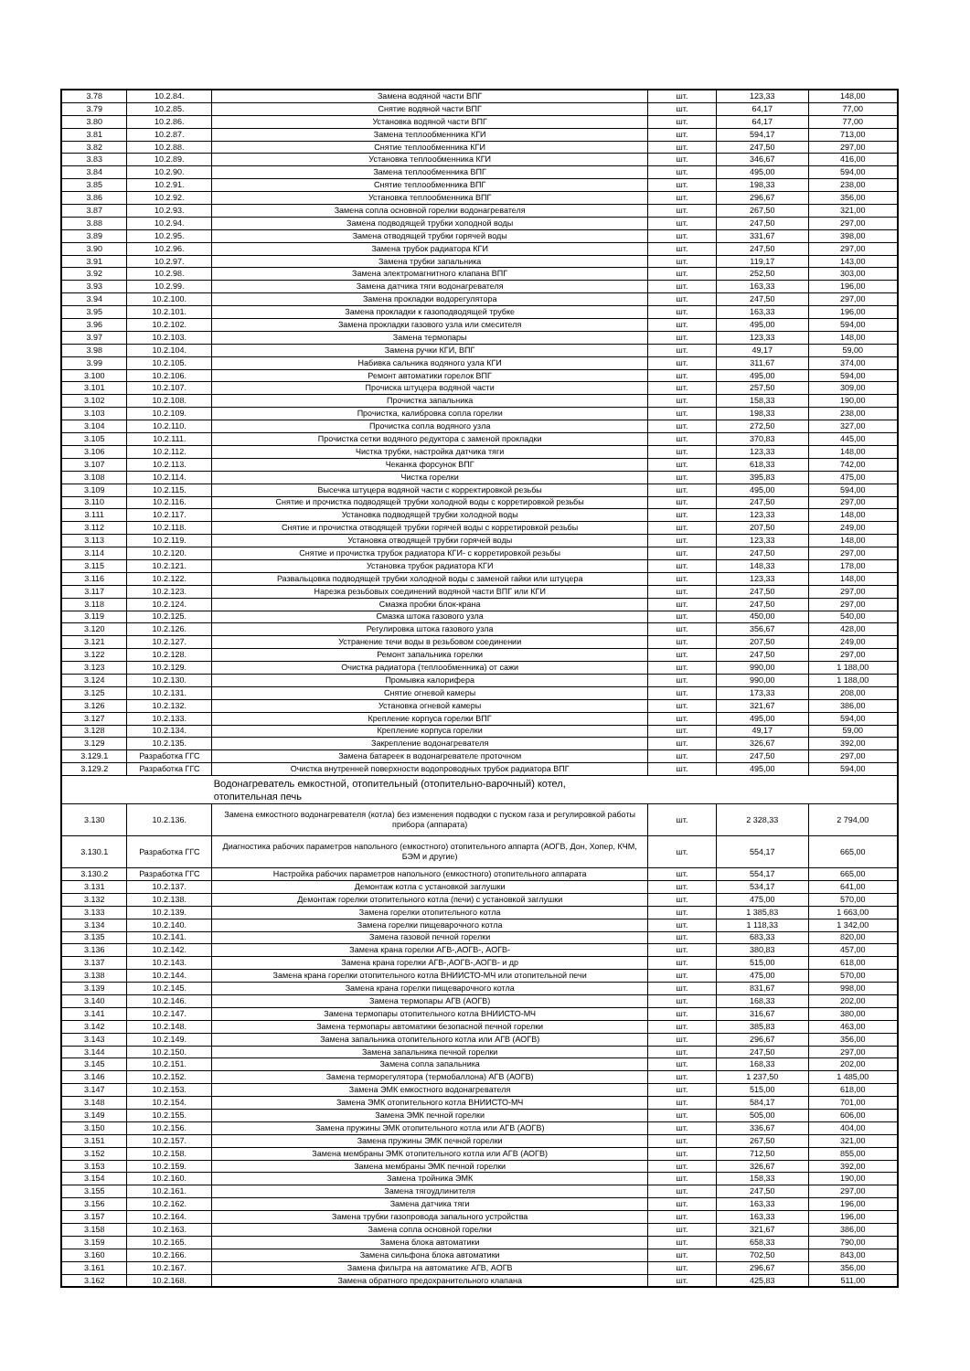| 3.78 | 10.2.84. | Замена водяной части ВПГ | шт. | 123,33 | 148,00 |
| 3.79 | 10.2.85. | Снятие водяной части ВПГ | шт. | 64,17 | 77,00 |
| 3.80 | 10.2.86. | Установка водяной части ВПГ | шт. | 64,17 | 77,00 |
| 3.81 | 10.2.87. | Замена теплообменника КГИ | шт. | 594,17 | 713,00 |
| 3.82 | 10.2.88. | Снятие теплообменника КГИ | шт. | 247,50 | 297,00 |
| 3.83 | 10.2.89. | Установка теплообменника КГИ | шт. | 346,67 | 416,00 |
| 3.84 | 10.2.90. | Замена теплообменника ВПГ | шт. | 495,00 | 594,00 |
| 3.85 | 10.2.91. | Снятие теплообменника ВПГ | шт. | 198,33 | 238,00 |
| 3.86 | 10.2.92. | Установка теплообменника ВПГ | шт. | 296,67 | 356,00 |
| 3.87 | 10.2.93. | Замена сопла основной горелки водонагревателя | шт. | 267,50 | 321,00 |
| 3.88 | 10.2.94. | Замена подводящей трубки холодной воды | шт. | 247,50 | 297,00 |
| 3.89 | 10.2.95. | Замена отводящей трубки горячей воды | шт. | 331,67 | 398,00 |
| 3.90 | 10.2.96. | Замена трубок радиатора КГИ | шт. | 247,50 | 297,00 |
| 3.91 | 10.2.97. | Замена трубки запальника | шт. | 119,17 | 143,00 |
| 3.92 | 10.2.98. | Замена электромагнитного клапана ВПГ | шт. | 252,50 | 303,00 |
| 3.93 | 10.2.99. | Замена датчика тяги водонагревателя | шт. | 163,33 | 196,00 |
| 3.94 | 10.2.100. | Замена прокладки водорегулятора | шт. | 247,50 | 297,00 |
| 3.95 | 10.2.101. | Замена прокладки к газоподводящей трубке | шт. | 163,33 | 196,00 |
| 3.96 | 10.2.102. | Замена прокладки газового узла или смесителя | шт. | 495,00 | 594,00 |
| 3.97 | 10.2.103. | Замена термопары | шт. | 123,33 | 148,00 |
| 3.98 | 10.2.104. | Замена ручки КГИ, ВПГ | шт. | 49,17 | 59,00 |
| 3.99 | 10.2.105. | Набивка сальника водяного узла КГИ | шт. | 311,67 | 374,00 |
| 3.100 | 10.2.106. | Ремонт автоматики горелок ВПГ | шт. | 495,00 | 594,00 |
| 3.101 | 10.2.107. | Прочиска штуцера водяной части | шт. | 257,50 | 309,00 |
| 3.102 | 10.2.108. | Прочистка запальника | шт. | 158,33 | 190,00 |
| 3.103 | 10.2.109. | Прочистка, калибровка сопла горелки | шт. | 198,33 | 238,00 |
| 3.104 | 10.2.110. | Прочистка сопла водяного узла | шт. | 272,50 | 327,00 |
| 3.105 | 10.2.111. | Прочистка сетки водяного редуктора с заменой прокладки | шт. | 370,83 | 445,00 |
| 3.106 | 10.2.112. | Чистка трубки, настройка датчика тяги | шт. | 123,33 | 148,00 |
| 3.107 | 10.2.113. | Чеканка форсунок ВПГ | шт. | 618,33 | 742,00 |
| 3.108 | 10.2.114. | Чистка горелки | шт. | 395,83 | 475,00 |
| 3.109 | 10.2.115. | Высечка штуцера водяной части с корректировкой резьбы | шт. | 495,00 | 594,00 |
| 3.110 | 10.2.116. | Снятие и прочистка подводящей трубки холодной воды с корретировкой резьбы | шт. | 247,50 | 297,00 |
| 3.111 | 10.2.117. | Установка подводящей трубки холодной воды | шт. | 123,33 | 148,00 |
| 3.112 | 10.2.118. | Снятие и прочистка отводящей трубки горячей воды с корретировкой резьбы | шт. | 207,50 | 249,00 |
| 3.113 | 10.2.119. | Установка отводящей трубки горячей воды | шт. | 123,33 | 148,00 |
| 3.114 | 10.2.120. | Снятие и прочистка трубок радиатора КГИ- с корретировкой резьбы | шт. | 247,50 | 297,00 |
| 3.115 | 10.2.121. | Установка трубок радиатора КГИ | шт. | 148,33 | 178,00 |
| 3.116 | 10.2.122. | Развальцовка подводящей трубки холодной воды с заменой гайки или штуцера | шт. | 123,33 | 148,00 |
| 3.117 | 10.2.123. | Нарезка резьбовых соединений водяной части ВПГ или КГИ | шт. | 247,50 | 297,00 |
| 3.118 | 10.2.124. | Смазка пробки блок-крана | шт. | 247,50 | 297,00 |
| 3.119 | 10.2.125. | Смазка штока газового узла | шт. | 450,00 | 540,00 |
| 3.120 | 10.2.126. | Регулировка штока газового узла | шт. | 356,67 | 428,00 |
| 3.121 | 10.2.127. | Устранение течи воды в резьбовом соединении | шт. | 207,50 | 249,00 |
| 3.122 | 10.2.128. | Ремонт запальника горелки | шт. | 247,50 | 297,00 |
| 3.123 | 10.2.129. | Очистка радиатора (теплообменника) от сажи | шт. | 990,00 | 1 188,00 |
| 3.124 | 10.2.130. | Промывка калорифера | шт. | 990,00 | 1 188,00 |
| 3.125 | 10.2.131. | Снятие огневой камеры | шт. | 173,33 | 208,00 |
| 3.126 | 10.2.132. | Установка огневой камеры | шт. | 321,67 | 386,00 |
| 3.127 | 10.2.133. | Крепление корпуса горелки ВПГ | шт. | 495,00 | 594,00 |
| 3.128 | 10.2.134. | Крепление корпуса горелки | шт. | 49,17 | 59,00 |
| 3.129 | 10.2.135. | Закрепление водонагревателя | шт. | 326,67 | 392,00 |
| 3.129.1 | Разработка ГГС | Замена батареек в водонагревателе проточном | шт. | 247,50 | 297,00 |
| 3.129.2 | Разработка ГГС | Очистка внутренней поверхности водопроводных трубок радиатора ВПГ | шт. | 495,00 | 594,00 |
| | | Водонагреватель емкостной, отопительный (отопительно-варочный) котел, отопительная печь | | | |
| 3.130 | 10.2.136. | Замена емкостного водонагревателя (котла) без изменения подводки с пуском газа и регулировкой работы прибора (аппарата) | шт. | 2 328,33 | 2 794,00 |
| 3.130.1 | Разработка ГГС | Диагностика рабочих параметров напольного (емкостного) отопительного аппарта (АОГВ, Дон, Хопер, КЧМ, БЭМ и другие) | шт. | 554,17 | 665,00 |
| 3.130.2 | Разработка ГГС | Настройка рабочих параметров напольного (емкостного) отопительного аппарата | шт. | 554,17 | 665,00 |
| 3.131 | 10.2.137. | Демонтаж котла с установкой заглушки | шт. | 534,17 | 641,00 |
| 3.132 | 10.2.138. | Демонтаж горелки отопительного котла (печи) с установкой заглушки | шт. | 475,00 | 570,00 |
| 3.133 | 10.2.139. | Замена горелки отопительного котла | шт. | 1 385,83 | 1 663,00 |
| 3.134 | 10.2.140. | Замена горелки пищеварочного котла | шт. | 1 118,33 | 1 342,00 |
| 3.135 | 10.2.141. | Замена газовой печной горелки | шт. | 683,33 | 820,00 |
| 3.136 | 10.2.142. | Замена крана горелки АГВ-,АОГВ-, АОГВ- | шт. | 380,83 | 457,00 |
| 3.137 | 10.2.143. | Замена крана горелки АГВ-,АОГВ-,АОГВ- и др | шт. | 515,00 | 618,00 |
| 3.138 | 10.2.144. | Замена крана горелки отопительного котла ВНИИСТО-МЧ или отопительной печи | шт. | 475,00 | 570,00 |
| 3.139 | 10.2.145. | Замена крана горелки пищеварочного котла | шт. | 831,67 | 998,00 |
| 3.140 | 10.2.146. | Замена термопары АГВ (АОГВ) | шт. | 168,33 | 202,00 |
| 3.141 | 10.2.147. | Замена термопары отопительного котла ВНИИСТО-МЧ | шт. | 316,67 | 380,00 |
| 3.142 | 10.2.148. | Замена термопары автоматики безопасной печной горелки | шт. | 385,83 | 463,00 |
| 3.143 | 10.2.149. | Замена запальника отопительного котла или АГВ (АОГВ) | шт. | 296,67 | 356,00 |
| 3.144 | 10.2.150. | Замена запальника печной горелки | шт. | 247,50 | 297,00 |
| 3.145 | 10.2.151. | Замена сопла запальника | шт. | 168,33 | 202,00 |
| 3.146 | 10.2.152. | Замена терморегулятора (термобаллона) АГВ (АОГВ) | шт. | 1 237,50 | 1 485,00 |
| 3.147 | 10.2.153. | Замена ЭМК емкостного водонагревателя | шт. | 515,00 | 618,00 |
| 3.148 | 10.2.154. | Замена ЭМК отопительного котла ВНИИСТО-МЧ | шт. | 584,17 | 701,00 |
| 3.149 | 10.2.155. | Замена ЭМК печной горелки | шт. | 505,00 | 606,00 |
| 3.150 | 10.2.156. | Замена пружины ЭМК отопительного котла или АГВ (АОГВ) | шт. | 336,67 | 404,00 |
| 3.151 | 10.2.157. | Замена пружины ЭМК печной горелки | шт. | 267,50 | 321,00 |
| 3.152 | 10.2.158. | Замена мембраны ЭМК отопительного котла или АГВ (АОГВ) | шт. | 712,50 | 855,00 |
| 3.153 | 10.2.159. | Замена мембраны ЭМК печной горелки | шт. | 326,67 | 392,00 |
| 3.154 | 10.2.160. | Замена тройника ЭМК | шт. | 158,33 | 190,00 |
| 3.155 | 10.2.161. | Замена тягоудлинителя | шт. | 247,50 | 297,00 |
| 3.156 | 10.2.162. | Замена датчика тяги | шт. | 163,33 | 196,00 |
| 3.157 | 10.2.164. | Замена трубки газопровода запального устройства | шт. | 163,33 | 196,00 |
| 3.158 | 10.2.163. | Замена сопла основной горелки | шт. | 321,67 | 386,00 |
| 3.159 | 10.2.165. | Замена блока автоматики | шт. | 658,33 | 790,00 |
| 3.160 | 10.2.166. | Замена сильфона блока автоматики | шт. | 702,50 | 843,00 |
| 3.161 | 10.2.167. | Замена фильтра на автоматике АГВ, АОГВ | шт. | 296,67 | 356,00 |
| 3.162 | 10.2.168. | Замена обратного предохранительного клапана | шт. | 425,83 | 511,00 |